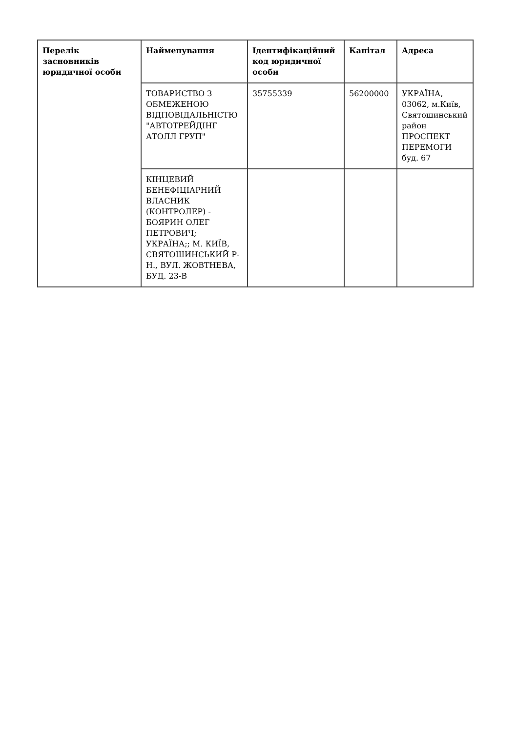| Перелік засновників юридичної особи | Найменування | Ідентифікаційний код юридичної особи | Капітал | Адреса |
| --- | --- | --- | --- | --- |
| | ТОВАРИСТВО З ОБМЕЖЕНОЮ ВІДПОВІДАЛЬНІСТЮ "АВТОТРЕЙДІНГ АТОЛЛ ГРУП" | 35755339 | 56200000 | УКРАЇНА, 03062, м.Київ, Святошинський район ПРОСПЕКТ ПЕРЕМОГИ буд. 67 |
| | КІНЦЕВИЙ БЕНЕФІЦІАРНИЙ ВЛАСНИК (КОНТРОЛЕР) - БОЯРИН ОЛЕГ ПЕТРОВИЧ; УКРАЇНА;; М. КИЇВ, СВЯТОШИНСЬКИЙ Р-Н., ВУЛ. ЖОВТНЕВА, БУД. 23-В | | | |